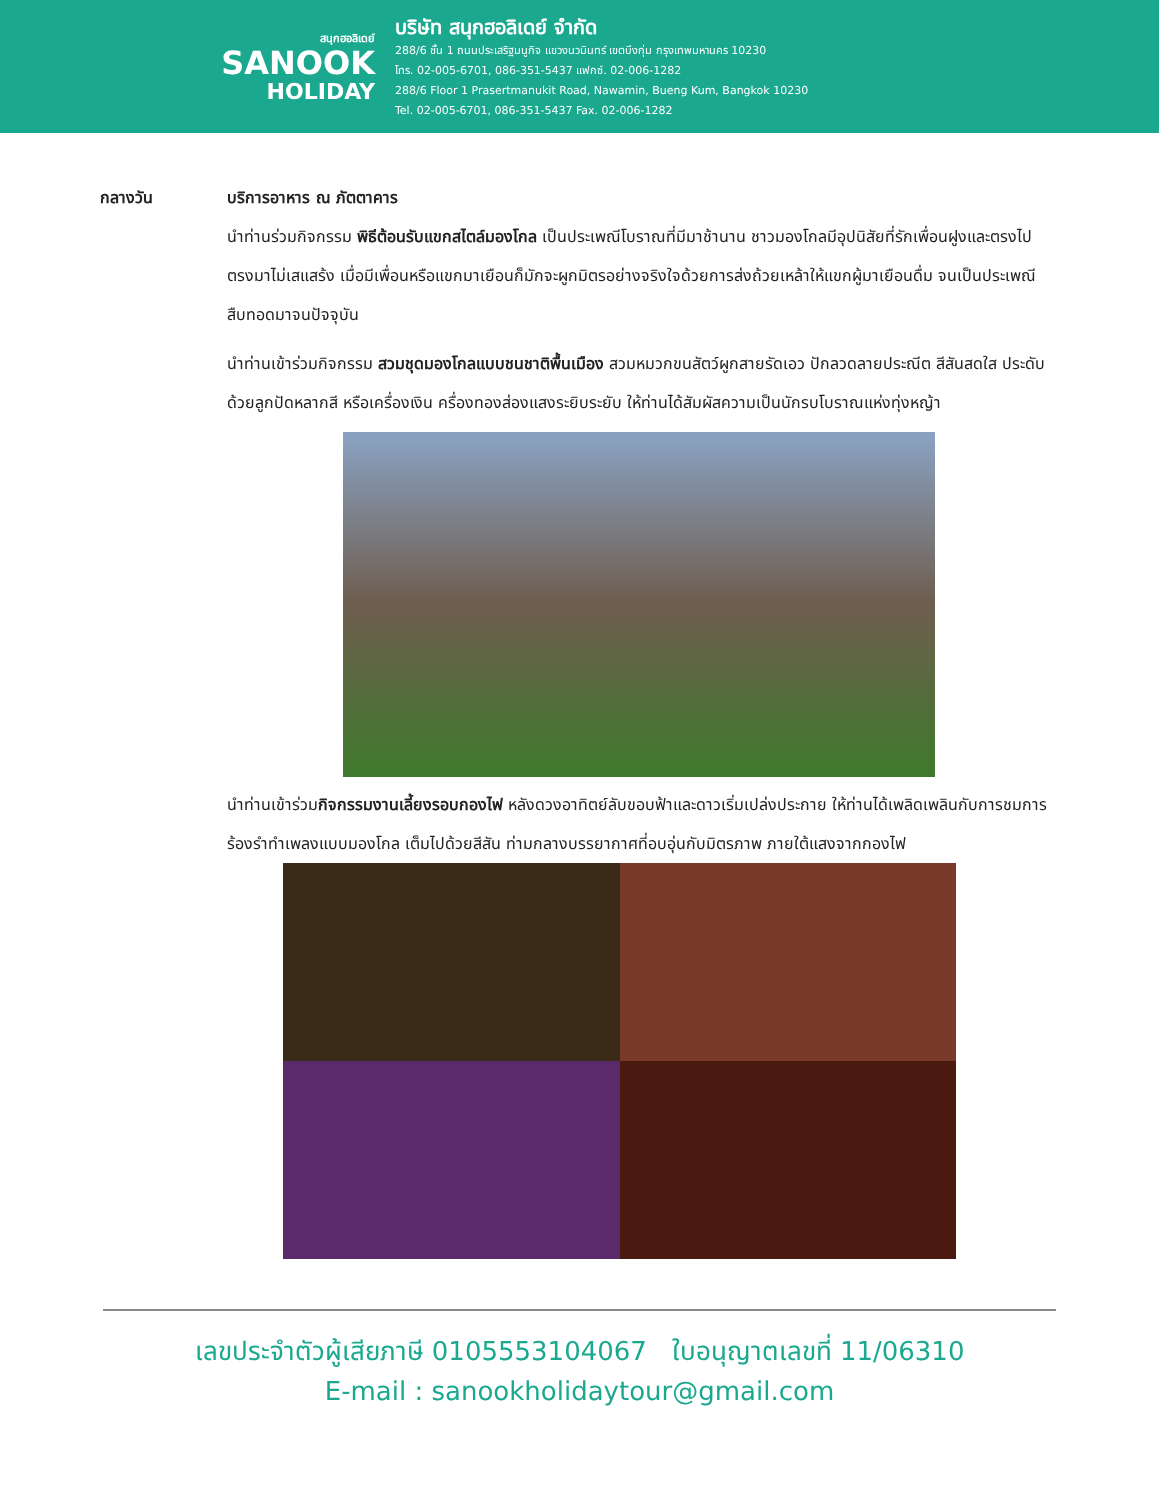สนุกฮอลิเดย์
SANOOK
HOLIDAY
บริษัท สนุกฮอลิเดย์ จำกัด
288/6 ชั้น 1 ถนนประเสริฐมนูกิจ แขวงนวมินทร์ เขตบึงกุ่ม กรุงเทพมหานคร 10230
โทร. 02-005-6701, 086-351-5437 แฟกซ์. 02-006-1282
288/6 Floor 1 Prasertmanukit Road, Nawamin, Bueng Kum, Bangkok 10230
Tel. 02-005-6701, 086-351-5437 Fax. 02-006-1282
กลางวัน บริการอาหาร ณ ภัตตาคาร
นำท่านร่วมกิจกรรม พิธีต้อนรับแขกสไตล์มองโกล เป็นประเพณีโบราณที่มีมาช้านาน ชาวมองโกลมีอุปนิสัยที่รักเพื่อนฝูงและตรงไปตรงมาไม่เสแสร้ง เมื่อมีเพื่อนหรือแขกมาเยือนก็มักจะผูกมิตรอย่างจริงใจด้วยการส่งถ้วยเหล้าให้แขกผู้มาเยือนดื่ม จนเป็นประเพณีสืบทอดมาจนปัจจุบัน
นำท่านเข้าร่วมกิจกรรม สวมชุดมองโกลแบบชนชาติพื้นเมือง สวมหมวกขนสัตว์ผูกสายรัดเอว ปักลวดลายประณีต สีสันสดใส ประดับด้วยลูกปัดหลากสี หรือเครื่องเงิน ครื่องทองส่องแสงระยิบระยับ ให้ท่านได้สัมผัสความเป็นนักรบโบราณแห่งทุ่งหญ้า
นำท่านเข้าร่วมกิจกรรมงานเลี้ยงรอบกองไฟ หลังดวงอาทิตย์ลับขอบฟ้าและดาวเริ่มเปล่งประกาย ให้ท่านได้เพลิดเพลินกับการชมการร้องรำทำเพลงแบบมองโกล เต็มไปด้วยสีสัน ท่ามกลางบรรยากาศที่อบอุ่นกับมิตรภาพ ภายใต้แสงจากกองไฟ
เลขประจำตัวผู้เสียภาษี 0105553104067 ใบอนุญาตเลขที่ 11/06310
E-mail : sanookholidaytour@gmail.com